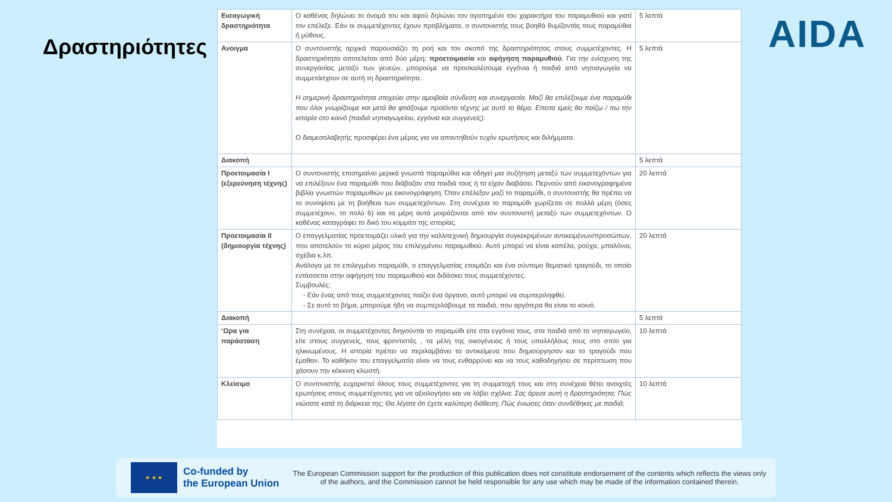Δραστηριότητες AIDA
| Εισαγωγική δραστηριότητα | Ο καθένας δηλώνει το όνομά του και αφού δηλώνει τον αγαπημένο του χαρακτήρα του παραμυθιού και γιατί τον επέλεξε. Εάν οι συμμετέχοντες έχουν προβλήματα, ο συντονιστής τους βοηθά θυμίζοντάς τους παραμύθια ή μύθους. | 5 λεπτά |
| Ανοιγμα | Ο συντονιστής αρχικά παρουσιάζει τη ροή και τον σκοπό της δραστηριότητας στους συμμετέχοντες. Η δραστηριότητα αποτελείται από δύο μέρη: προετοιμασία και αφήγηση παραμυθιού . Για την ενίσχυση της συνεργασίας μεταξύ των γενεών, μπορούμε να προσκαλέσουμε εγγόνια ή παιδιά από νηπιαγωγεία να συμμετάσχουν σε αυτή τη δραστηριότητα. Η σημερινή δραστηριότητα στοχεύει στην αμοιβαία σύνδεση και συνεργασία. Μαζί θα επιλέξουμε ένα παραμύθι που όλοι γνωρίζουμε και μετά θα φτιάξουμε προϊόντα τέχνης με αυτό το θέμα. Επειτα εμείς θα παίζω / πω την ιστορία στο κοινό (παιδιά νηπιαγωγείου, εγγόνια και συγγενείς). Ο διαμεσολαβητής προσφέρει ένα μέρος για να απαντηθούν τυχόν ερωτήσεις και διλήμματα. | 5 λεπτά |
| Διακοπή | | 5 λεπτά |
| Προετοιμασία I (εξερεύνηση τέχνης) | Ο συντονιστής επισημαίνει μερικά γνωστά παραμύθια και οδηγεί μια συζήτηση μεταξύ των συμμετεχόντων για να επιλέξουν ένα παραμύθι που διάβαζαν στα παιδιά τους ή το είχαν διαβάσει. Περνούν από εικονογραφημένα βιβλία γνωστών παραμυθιών με εικονογράφηση. Όταν επέλεξαν μαζί το παραμύθι, ο συντονιστής θα πρέπει να το συνοψίσει με τη βοήθεια των συμμετεχόντων. Στη συνέχεια το παραμύθι χωρίζεται σε πολλά μέρη (όσες συμμετέχουν, το πολύ 6) και τα μέρη αυτά μοιράζονται από τον συντονιστή μεταξύ των συμμετεχόντων. Ο καθένας καταγράφει το δικό του κομμάτι της ιστορίας. | 20 λεπτά |
| Προετοιμασία II (δημιουργία τέχνης) | Ο επαγγελματίας προετοιμάζει υλικό για την καλλιτεχνική δημιουργία συγκεκριμένων αντικειμένων/προσώπων, που αποτελούν το κύριο μέρος του επιλεγμένου παραμυθιού. Αυτό μπορεί να είναι καπέλα, ρούχα, μπαλόνια, σχέδια κ.λπ. Ανάλογα με το επιλεγμένο παραμύθι, ο επαγγελματίας ετοιμάζει και ένα σύντομο θεματικό τραγούδι, το οποίο εντάσσεται στην αφήγηση του παραμυθιού και διδάσκει τους συμμετέχοντες. Συμβουλές: - Εάν ένας από τους συμμετέχοντες παίζει ένα όργανο, αυτό μπορεί να συμπεριληφθεί. - Σε αυτό το βήμα, μπορούμε ήδη να συμπεριλάβουμε τα παιδιά, που αργότερα θα είναι το κοινό. | 20 λεπτά |
| Διακοπή | | 5 λεπτά |
| ‘Ωρα για παράσταση | Στη συνέχεια, οι συμμετέχοντες διηγούνται το παραμύθι είτε στα εγγόνια τους, στα παιδιά από το νηπιαγωγείο, είτε στους συγγενείς, τους φροντιστές , τα μέλη της οικογένειας ή τους υπαλλήλους τους στο σπίτι για ηλικιωμένους. Η ιστορία πρέπει να περιλαμβάνει τα αντικείμενα που δημιούργησαν και το τραγούδι που έμαθαν. Το καθήκον του επαγγελματία είναι να τους ενθαρρύνει και να τους καθοδηγήσει σε περίπτωση που χάσουν την κόκκινη κλωστή. | 10 λεπτά |
| Κλείσιμο | Ο συντονιστής ευχαριστεί όλους τους συμμετέχοντες για τη συμμετοχή τους και στη συνέχεια θέτει ανοιχτές ερωτήσεις στους συμμετέχοντες για να αξιολογήσει και να λάβει σχόλια: Σας άρεσε αυτή η δραστηριότητα; Πώς νιώσατε κατά τη διάρκεια της; Θα λέγατε ότι έχετε καλύτερη διάθεση; Πώς ένιωσες όταν συνδέθηκες με παιδιά; | 10 λεπτά |
★ ★ ★
Co-funded by
the European Union
The European Commission support for the production of this publication does not constitute endorsement of the contents which reflects the views only of the authors, and the Commission cannot be held responsible for any use which may be made of the information contained therein.